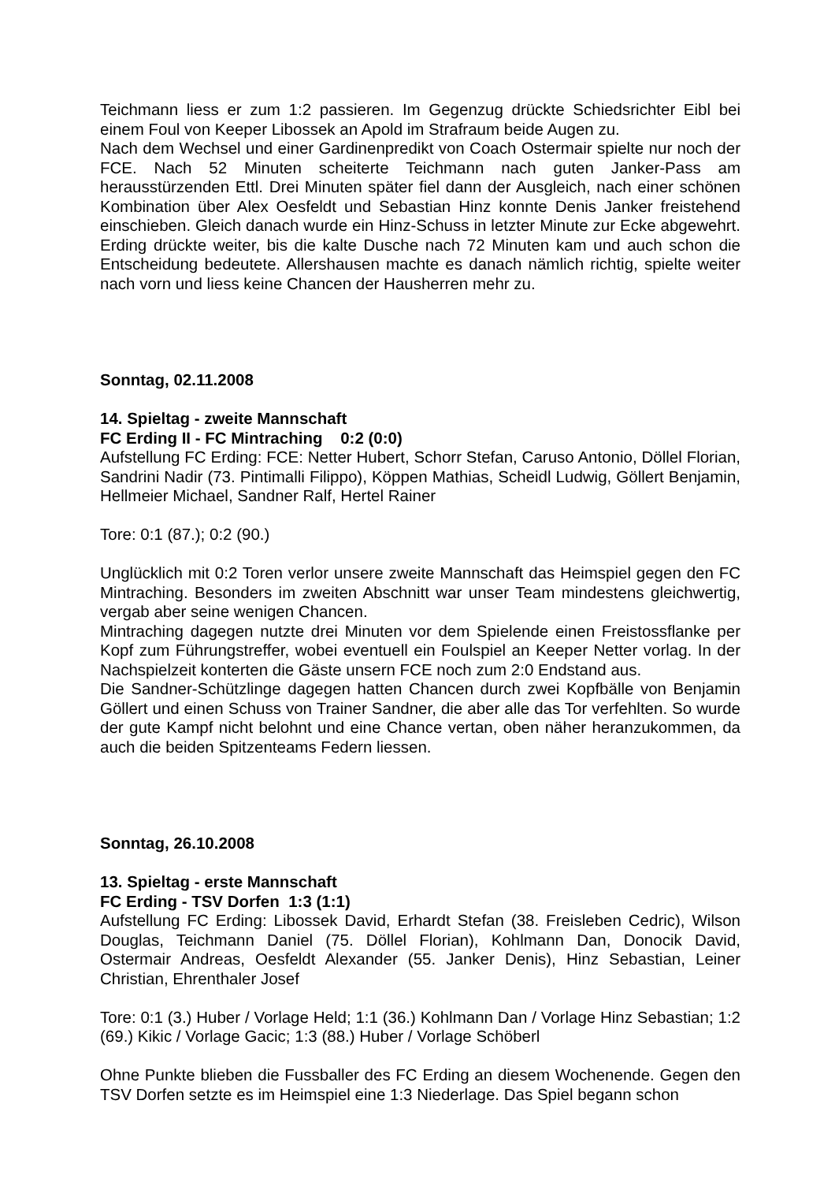Teichmann liess er zum 1:2 passieren. Im Gegenzug drückte Schiedsrichter Eibl bei einem Foul von Keeper Libossek an Apold im Strafraum beide Augen zu.
Nach dem Wechsel und einer Gardinenpredikt von Coach Ostermair spielte nur noch der FCE. Nach 52 Minuten scheiterte Teichmann nach guten Janker-Pass am herausstürzenden Ettl. Drei Minuten später fiel dann der Ausgleich, nach einer schönen Kombination über Alex Oesfeldt und Sebastian Hinz konnte Denis Janker freistehend einschieben. Gleich danach wurde ein Hinz-Schuss in letzter Minute zur Ecke abgewehrt. Erding drückte weiter, bis die kalte Dusche nach 72 Minuten kam und auch schon die Entscheidung bedeutete. Allershausen machte es danach nämlich richtig, spielte weiter nach vorn und liess keine Chancen der Hausherren mehr zu.
Sonntag, 02.11.2008
14. Spieltag - zweite Mannschaft
FC Erding II - FC Mintraching 0:2 (0:0)
Aufstellung FC Erding: FCE: Netter Hubert, Schorr Stefan, Caruso Antonio, Döllel Florian, Sandrini Nadir (73. Pintimalli Filippo), Köppen Mathias, Scheidl Ludwig, Göllert Benjamin, Hellmeier Michael, Sandner Ralf, Hertel Rainer
Tore: 0:1 (87.); 0:2 (90.)
Unglücklich mit 0:2 Toren verlor unsere zweite Mannschaft das Heimspiel gegen den FC Mintraching. Besonders im zweiten Abschnitt war unser Team mindestens gleichwertig, vergab aber seine wenigen Chancen.
Mintraching dagegen nutzte drei Minuten vor dem Spielende einen Freistossflanke per Kopf zum Führungstreffer, wobei eventuell ein Foulspiel an Keeper Netter vorlag. In der Nachspielzeit konterten die Gäste unsern FCE noch zum 2:0 Endstand aus.
Die Sandner-Schützlinge dagegen hatten Chancen durch zwei Kopfbälle von Benjamin Göllert und einen Schuss von Trainer Sandner, die aber alle das Tor verfehlten. So wurde der gute Kampf nicht belohnt und eine Chance vertan, oben näher heranzukommen, da auch die beiden Spitzenteams Federn liessen.
Sonntag, 26.10.2008
13. Spieltag - erste Mannschaft
FC Erding - TSV Dorfen 1:3 (1:1)
Aufstellung FC Erding: Libossek David, Erhardt Stefan (38. Freisleben Cedric), Wilson Douglas, Teichmann Daniel (75. Döllel Florian), Kohlmann Dan, Donocik David, Ostermair Andreas, Oesfeldt Alexander (55. Janker Denis), Hinz Sebastian, Leiner Christian, Ehrenthaler Josef
Tore: 0:1 (3.) Huber / Vorlage Held; 1:1 (36.) Kohlmann Dan / Vorlage Hinz Sebastian; 1:2 (69.) Kikic / Vorlage Gacic; 1:3 (88.) Huber / Vorlage Schöberl
Ohne Punkte blieben die Fussballer des FC Erding an diesem Wochenende. Gegen den TSV Dorfen setzte es im Heimspiel eine 1:3 Niederlage. Das Spiel begann schon